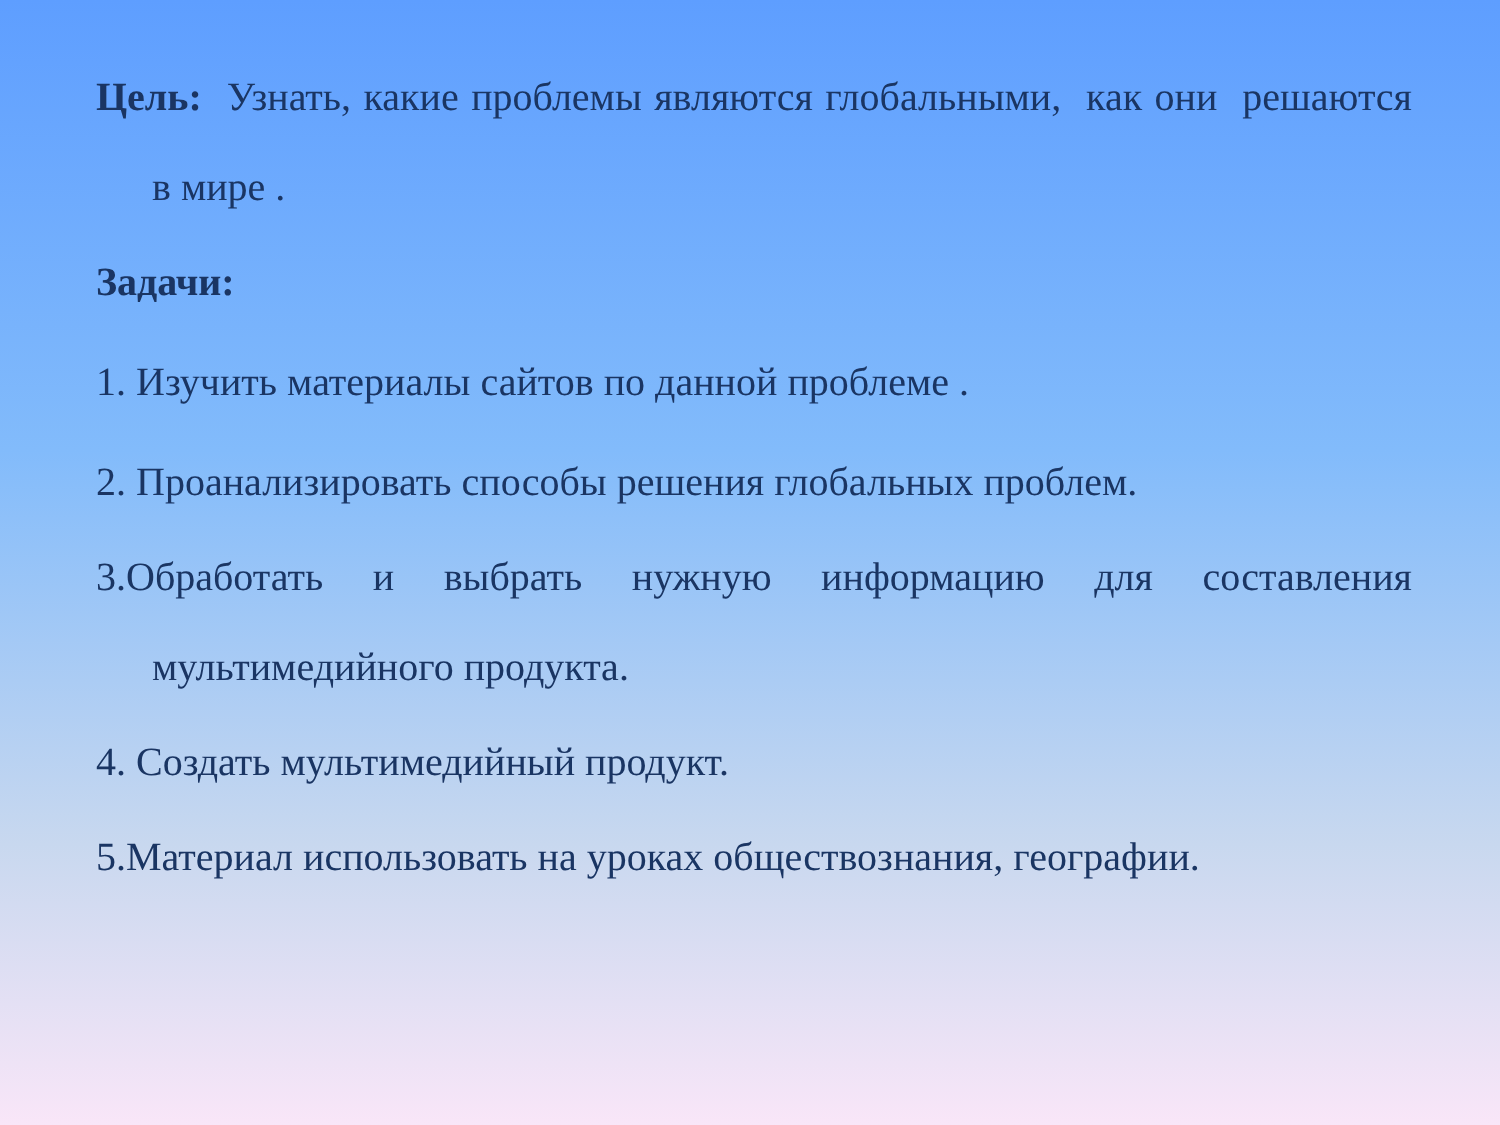Цель: Узнать, какие проблемы являются глобальными, как они решаются в мире .
Задачи:
1. Изучить материалы сайтов по данной проблеме .
2. Проанализировать способы решения глобальных проблем.
3.Обработать и выбрать нужную информацию для составления мультимедийного продукта.
4. Создать мультимедийный продукт.
5.Материал использовать на уроках обществознания, географии.